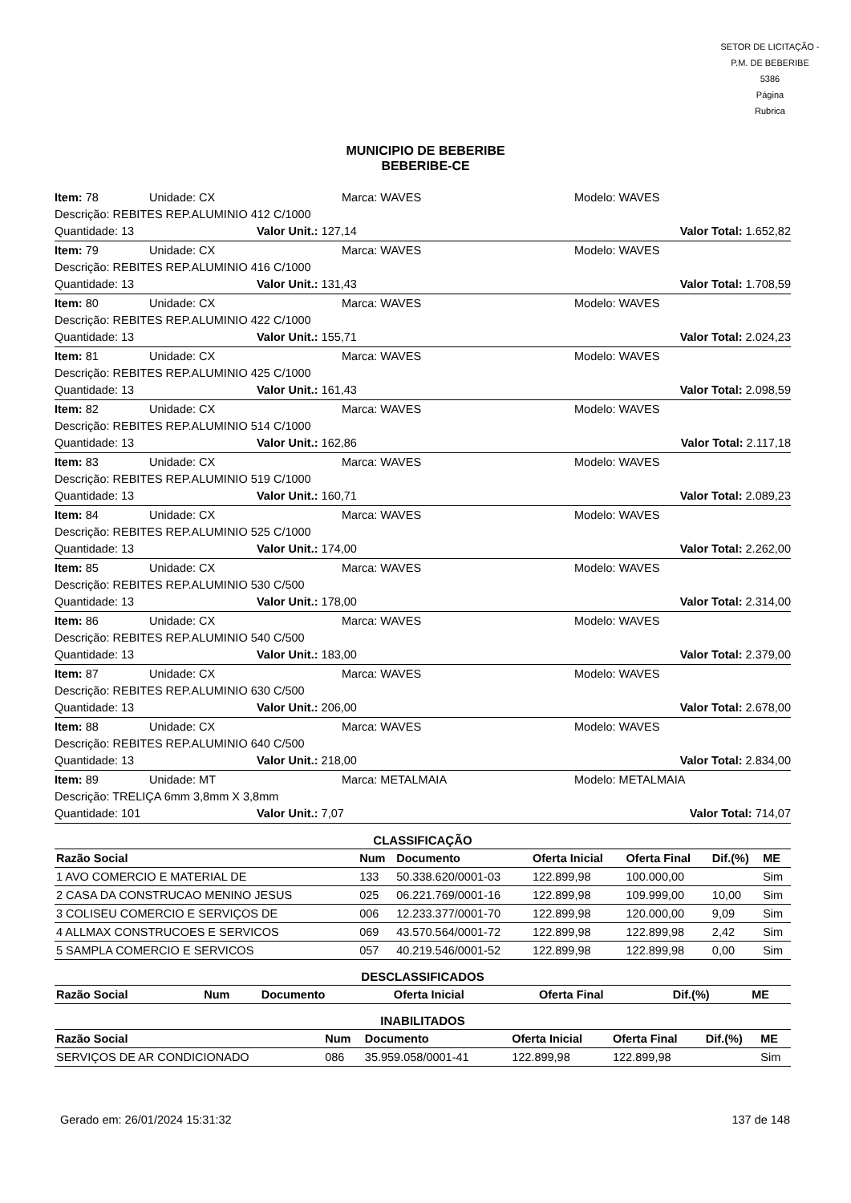SETOR DE LICITAÇÃO - P.M. DE BEBERIBE
5386
Página
Rubrica
MUNICIPIO DE BEBERIBE
BEBERIBE-CE
Item: 78 Unidade: CX Marca: WAVES Modelo: WAVES
Descrição: REBITES REP.ALUMINIO 412 C/1000
Quantidade: 13 Valor Unit.: 127,14 Valor Total: 1.652,82
Item: 79 Unidade: CX Marca: WAVES Modelo: WAVES
Descrição: REBITES REP.ALUMINIO 416 C/1000
Quantidade: 13 Valor Unit.: 131,43 Valor Total: 1.708,59
Item: 80 Unidade: CX Marca: WAVES Modelo: WAVES
Descrição: REBITES REP.ALUMINIO 422 C/1000
Quantidade: 13 Valor Unit.: 155,71 Valor Total: 2.024,23
Item: 81 Unidade: CX Marca: WAVES Modelo: WAVES
Descrição: REBITES REP.ALUMINIO 425 C/1000
Quantidade: 13 Valor Unit.: 161,43 Valor Total: 2.098,59
Item: 82 Unidade: CX Marca: WAVES Modelo: WAVES
Descrição: REBITES REP.ALUMINIO 514 C/1000
Quantidade: 13 Valor Unit.: 162,86 Valor Total: 2.117,18
Item: 83 Unidade: CX Marca: WAVES Modelo: WAVES
Descrição: REBITES REP.ALUMINIO 519 C/1000
Quantidade: 13 Valor Unit.: 160,71 Valor Total: 2.089,23
Item: 84 Unidade: CX Marca: WAVES Modelo: WAVES
Descrição: REBITES REP.ALUMINIO 525 C/1000
Quantidade: 13 Valor Unit.: 174,00 Valor Total: 2.262,00
Item: 85 Unidade: CX Marca: WAVES Modelo: WAVES
Descrição: REBITES REP.ALUMINIO 530 C/500
Quantidade: 13 Valor Unit.: 178,00 Valor Total: 2.314,00
Item: 86 Unidade: CX Marca: WAVES Modelo: WAVES
Descrição: REBITES REP.ALUMINIO 540 C/500
Quantidade: 13 Valor Unit.: 183,00 Valor Total: 2.379,00
Item: 87 Unidade: CX Marca: WAVES Modelo: WAVES
Descrição: REBITES REP.ALUMINIO 630 C/500
Quantidade: 13 Valor Unit.: 206,00 Valor Total: 2.678,00
Item: 88 Unidade: CX Marca: WAVES Modelo: WAVES
Descrição: REBITES REP.ALUMINIO 640 C/500
Quantidade: 13 Valor Unit.: 218,00 Valor Total: 2.834,00
Item: 89 Unidade: MT Marca: METALMAIA Modelo: METALMAIA
Descrição: TRELIÇA 6mm 3,8mm X 3,8mm
Quantidade: 101 Valor Unit.: 7,07 Valor Total: 714,07
CLASSIFICAÇÃO
| Razão Social | Num | Documento | Oferta Inicial | Oferta Final | Dif.(%) | ME |
| --- | --- | --- | --- | --- | --- | --- |
| 1 AVO COMERCIO E MATERIAL DE | 133 | 50.338.620/0001-03 | 122.899,98 | 100.000,00 | | Sim |
| 2 CASA DA CONSTRUCAO MENINO JESUS | 025 | 06.221.769/0001-16 | 122.899,98 | 109.999,00 | 10,00 | Sim |
| 3 COLISEU COMERCIO E SERVIÇOS DE | 006 | 12.233.377/0001-70 | 122.899,98 | 120.000,00 | 9,09 | Sim |
| 4 ALLMAX CONSTRUCOES E SERVICOS | 069 | 43.570.564/0001-72 | 122.899,98 | 122.899,98 | 2,42 | Sim |
| 5 SAMPLA COMERCIO E SERVICOS | 057 | 40.219.546/0001-52 | 122.899,98 | 122.899,98 | 0,00 | Sim |
DESCLASSIFICADOS
| Razão Social | Num | Documento | Oferta Inicial | Oferta Final | Dif.(%) | ME |
| --- | --- | --- | --- | --- | --- | --- |
INABILITADOS
| Razão Social | Num | Documento | Oferta Inicial | Oferta Final | Dif.(%) | ME |
| --- | --- | --- | --- | --- | --- | --- |
| SERVIÇOS DE AR CONDICIONADO | 086 | 35.959.058/0001-41 | 122.899,98 | 122.899,98 | | Sim |
Gerado em: 26/01/2024 15:31:32 137 de 148